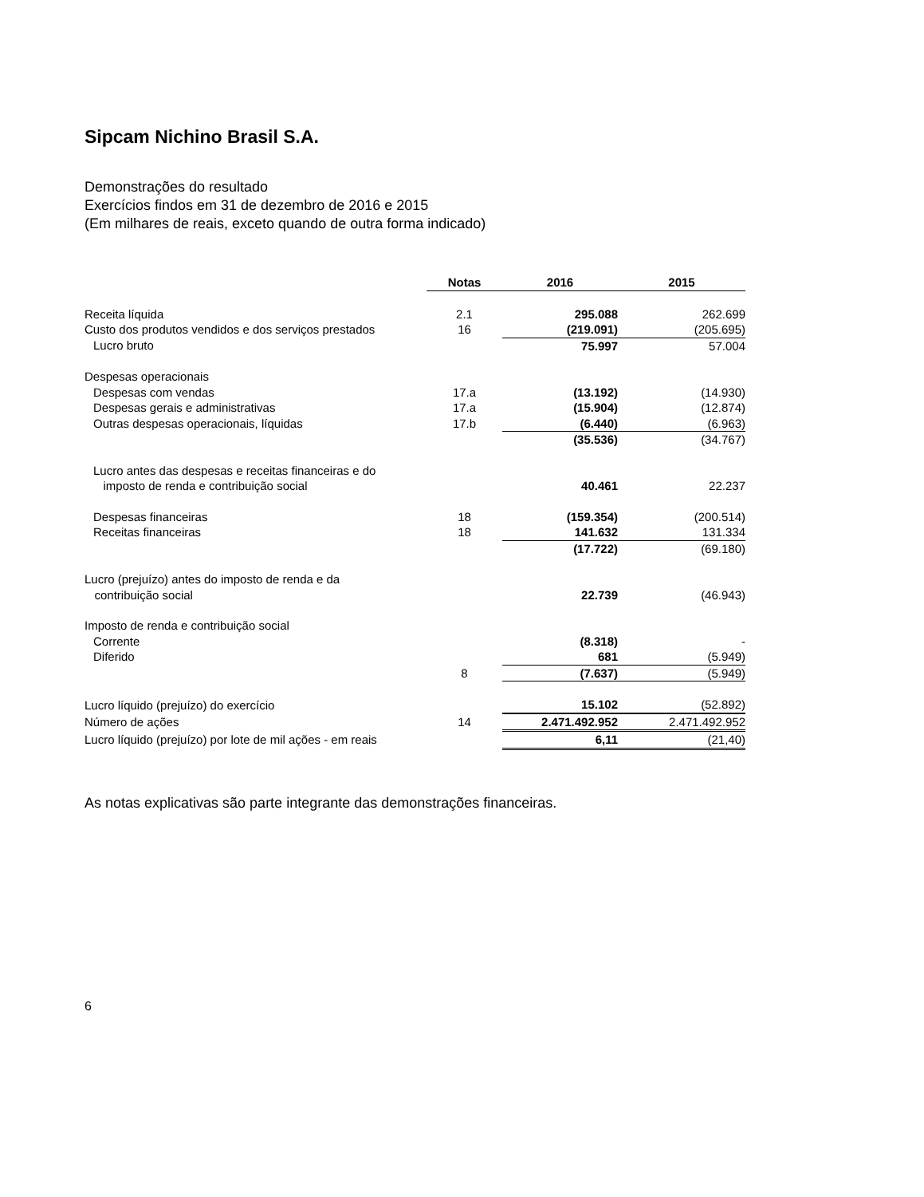Sipcam Nichino Brasil S.A.
Demonstrações do resultado
Exercícios findos em 31 de dezembro de 2016 e 2015
(Em milhares de reais, exceto quando de outra forma indicado)
| | Notas | 2016 | 2015 |
| --- | --- | --- | --- |
| Receita líquida | 2.1 | 295.088 | 262.699 |
| Custo dos produtos vendidos e dos serviços prestados | 16 | (219.091) | (205.695) |
| Lucro bruto | | 75.997 | 57.004 |
| Despesas operacionais | | | |
| Despesas com vendas | 17.a | (13.192) | (14.930) |
| Despesas gerais e administrativas | 17.a | (15.904) | (12.874) |
| Outras despesas operacionais, líquidas | 17.b | (6.440) | (6.963) |
| | | (35.536) | (34.767) |
| Lucro antes das despesas e receitas financeiras e do imposto de renda e contribuição social | | 40.461 | 22.237 |
| Despesas financeiras | 18 | (159.354) | (200.514) |
| Receitas financeiras | 18 | 141.632 | 131.334 |
| | | (17.722) | (69.180) |
| Lucro (prejuízo) antes do imposto de renda e da contribuição social | | 22.739 | (46.943) |
| Imposto de renda e contribuição social | | | |
| Corrente | | (8.318) | - |
| Diferido | | 681 | (5.949) |
| | 8 | (7.637) | (5.949) |
| Lucro líquido (prejuízo) do exercício | | 15.102 | (52.892) |
| Número de ações | 14 | 2.471.492.952 | 2.471.492.952 |
| Lucro líquido (prejuízo) por lote de mil ações - em reais | | 6,11 | (21,40) |
As notas explicativas são parte integrante das demonstrações financeiras.
6